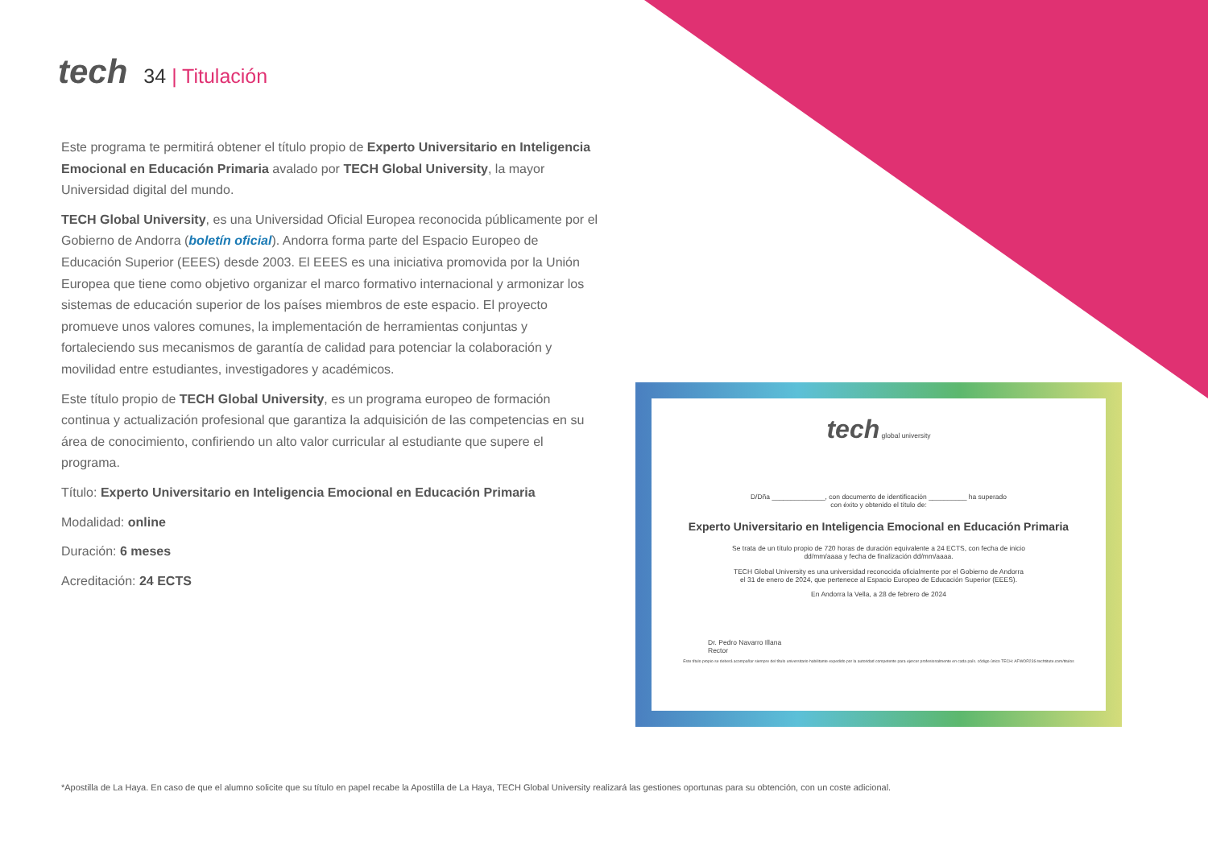tech
34 | Titulación
Este programa te permitirá obtener el título propio de Experto Universitario en Inteligencia Emocional en Educación Primaria avalado por TECH Global University, la mayor Universidad digital del mundo.
TECH Global University, es una Universidad Oficial Europea reconocida públicamente por el Gobierno de Andorra (boletín oficial). Andorra forma parte del Espacio Europeo de Educación Superior (EEES) desde 2003. El EEES es una iniciativa promovida por la Unión Europea que tiene como objetivo organizar el marco formativo internacional y armonizar los sistemas de educación superior de los países miembros de este espacio. El proyecto promueve unos valores comunes, la implementación de herramientas conjuntas y fortaleciendo sus mecanismos de garantía de calidad para potenciar la colaboración y movilidad entre estudiantes, investigadores y académicos.
Este título propio de TECH Global University, es un programa europeo de formación continua y actualización profesional que garantiza la adquisición de las competencias en su área de conocimiento, confiriendo un alto valor curricular al estudiante que supere el programa.
Título: Experto Universitario en Inteligencia Emocional en Educación Primaria
Modalidad: online
Duración: 6 meses
Acreditación: 24 ECTS
tech global university
D/Dña ______________, con documento de identificación __________ ha superado
con éxito y obtenido el título de:
Experto Universitario en Inteligencia Emocional en Educación Primaria
Se trata de un título propio de 720 horas de duración equivalente a 24 ECTS, con fecha de inicio
dd/mm/aaaa y fecha de finalización dd/mm/aaaa.
TECH Global University es una universidad reconocida oficialmente por el Gobierno de Andorra
el 31 de enero de 2024, que pertenece al Espacio Europeo de Educación Superior (EEES).
En Andorra la Vella, a 28 de febrero de 2024
Dr. Pedro Navarro Illana
Rector
Este título propio se deberá acompañar siempre del título universitario habilitante expedido por la autoridad competente para ejercer profesionalmente en cada país. código único TECH: AFWOR23S techtitute.com/titulos
*Apostilla de La Haya. En caso de que el alumno solicite que su título en papel recabe la Apostilla de La Haya, TECH Global University realizará las gestiones oportunas para su obtención, con un coste adicional.